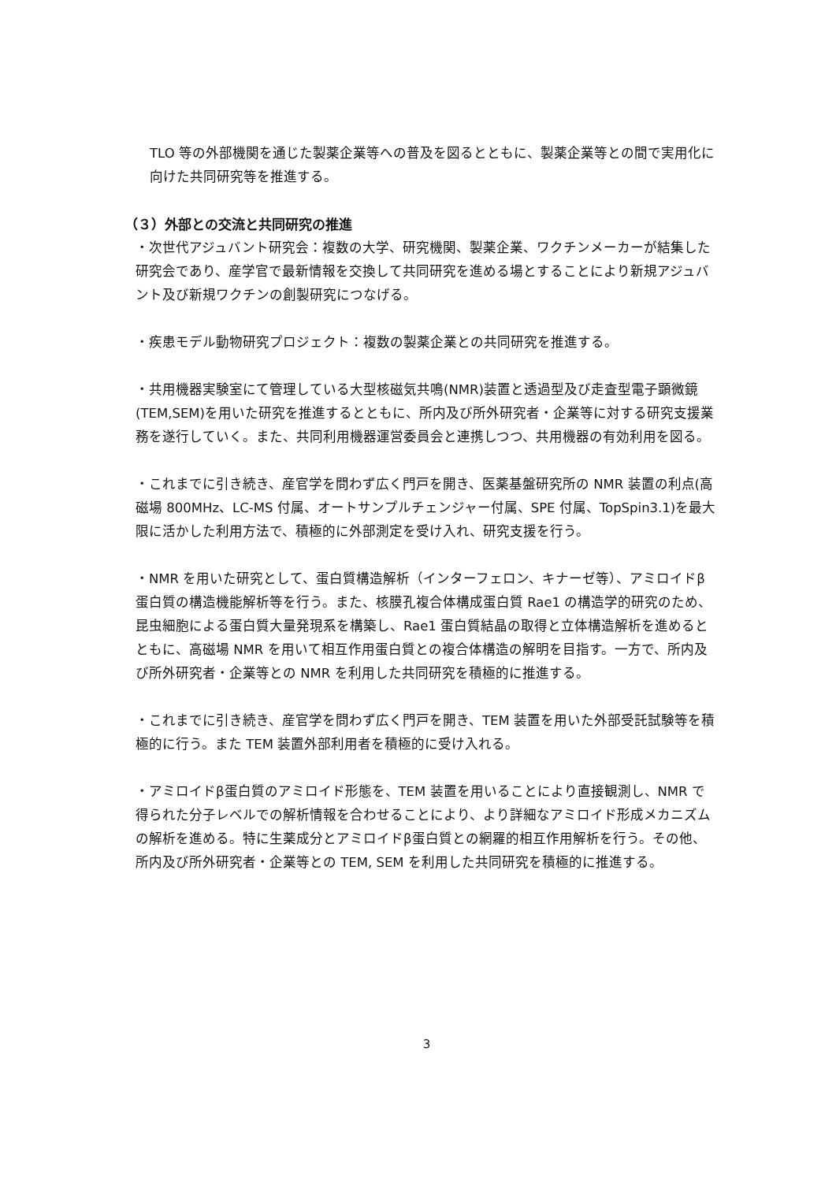TLO 等の外部機関を通じた製薬企業等への普及を図るとともに、製薬企業等との間で実用化に向けた共同研究等を推進する。
（３）外部との交流と共同研究の推進
・次世代アジュバント研究会：複数の大学、研究機関、製薬企業、ワクチンメーカーが結集した研究会であり、産学官で最新情報を交換して共同研究を進める場とすることにより新規アジュバント及び新規ワクチンの創製研究につなげる。
・疾患モデル動物研究プロジェクト：複数の製薬企業との共同研究を推進する。
・共用機器実験室にて管理している大型核磁気共鳴(NMR)装置と透過型及び走査型電子顕微鏡(TEM,SEM)を用いた研究を推進するとともに、所内及び所外研究者・企業等に対する研究支援業務を遂行していく。また、共同利用機器運営委員会と連携しつつ、共用機器の有効利用を図る。
・これまでに引き続き、産官学を問わず広く門戸を開き、医薬基盤研究所の NMR 装置の利点(高磁場 800MHz、LC-MS 付属、オートサンプルチェンジャー付属、SPE 付属、TopSpin3.1)を最大限に活かした利用方法で、積極的に外部測定を受け入れ、研究支援を行う。
・NMR を用いた研究として、蛋白質構造解析（インターフェロン、キナーゼ等）、アミロイドβ蛋白質の構造機能解析等を行う。また、核膜孔複合体構成蛋白質 Rae1 の構造学的研究のため、昆虫細胞による蛋白質大量発現系を構築し、Rae1 蛋白質結晶の取得と立体構造解析を進めるとともに、高磁場 NMR を用いて相互作用蛋白質との複合体構造の解明を目指す。一方で、所内及び所外研究者・企業等との NMR を利用した共同研究を積極的に推進する。
・これまでに引き続き、産官学を問わず広く門戸を開き、TEM 装置を用いた外部受託試験等を積極的に行う。また TEM 装置外部利用者を積極的に受け入れる。
・アミロイドβ蛋白質のアミロイド形態を、TEM 装置を用いることにより直接観測し、NMR で得られた分子レベルでの解析情報を合わせることにより、より詳細なアミロイド形成メカニズムの解析を進める。特に生薬成分とアミロイドβ蛋白質との網羅的相互作用解析を行う。その他、所内及び所外研究者・企業等との TEM, SEM を利用した共同研究を積極的に推進する。
3